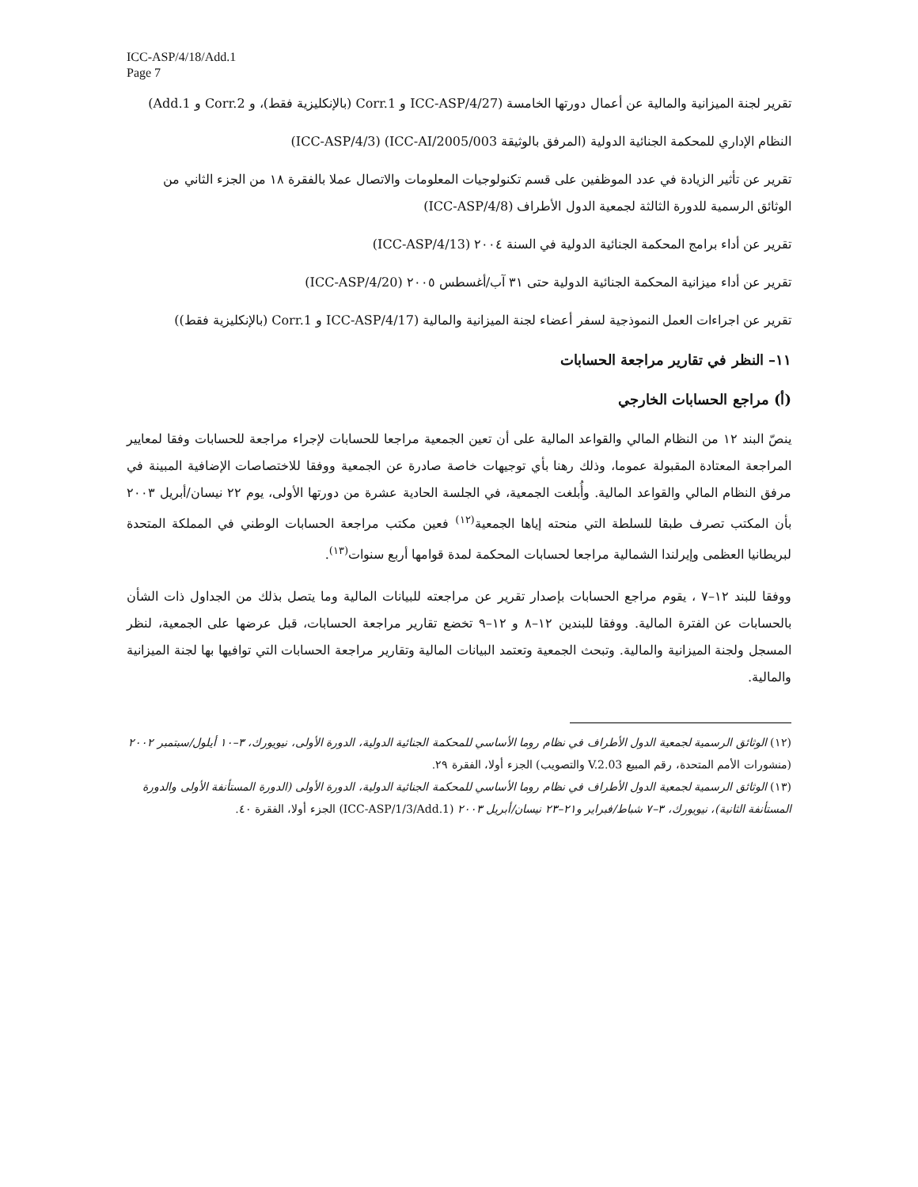ICC-ASP/4/18/Add.1
Page 7
تقرير لجنة الميزانية والمالية عن أعمال دورتها الخامسة (ICC-ASP/4/27 و Corr.1 (بالإنكليزية فقط)، و Corr.2 و Add.1)
النظام الإداري للمحكمة الجنائية الدولية (المرفق بالوثيقة ICC-AI/2005/003) (ICC-ASP/4/3)
تقرير عن تأثير الزيادة في عدد الموظفين على قسم تكنولوجيات المعلومات والاتصال عملا بالفقرة ١٨ من الجزء الثاني من الوثائق الرسمية للدورة الثالثة لجمعية الدول الأطراف (ICC-ASP/4/8)
تقرير عن أداء برامج المحكمة الجنائية الدولية في السنة ٢٠٠٤ (ICC-ASP/4/13)
تقرير عن أداء ميزانية المحكمة الجنائية الدولية حتى ٣١ آب/أغسطس ٢٠٠٥ (ICC-ASP/4/20)
تقرير عن اجراءات العمل النموذجية لسفر أعضاء لجنة الميزانية والمالية (ICC-ASP/4/17 و Corr.1 (بالإنكليزية فقط))
١١– النظر في تقارير مراجعة الحسابات
(أ) مراجع الحسابات الخارجي
ينصّ البند ١٢ من النظام المالي والقواعد المالية على أن تعين الجمعية مراجعا للحسابات لإجراء مراجعة للحسابات وفقا لمعايير المراجعة المعتادة المقبولة عموما، وذلك رهنا بأي توجيهات خاصة صادرة عن الجمعية ووفقا للاختصاصات الإضافية المبينة في مرفق النظام المالي والقواعد المالية. وأُبلغت الجمعية، في الجلسة الحادية عشرة من دورتها الأولى، يوم ٢٢ نيسان/أبريل ٢٠٠٣ بأن المكتب تصرف طبقا للسلطة التي منحته إياها الجمعية<sup>(١٢)</sup> فعين مكتب مراجعة الحسابات الوطني في المملكة المتحدة لبريطانيا العظمى وإيرلندا الشمالية مراجعا لحسابات المحكمة لمدة قوامها أربع سنوات<sup>(١٣)</sup>.
ووفقا للبند ١٢–٧ ، يقوم مراجع الحسابات بإصدار تقرير عن مراجعته للبيانات المالية وما يتصل بذلك من الجداول ذات الشأن بالحسابات عن الفترة المالية. ووفقا للبندين ١٢–٨ و ١٢–٩ تخضع تقارير مراجعة الحسابات، قبل عرضها على الجمعية، لنظر المسجل ولجنة الميزانية والمالية. وتبحث الجمعية وتعتمد البيانات المالية وتقارير مراجعة الحسابات التي توافيها بها لجنة الميزانية والمالية.
(١٢) الوثائق الرسمية لجمعية الدول الأطراف في نظام روما الأساسي للمحكمة الجنائية الدولية، الدورة الأولى، نيويورك، ٣–١٠ أيلول/سبتمبر ٢٠٠٢ (منشورات الأمم المتحدة، رقم المبيع 03.V.2 والتصويب) الجزء أولا، الفقرة ٢٩.
(١٣) الوثائق الرسمية لجمعية الدول الأطراف في نظام روما الأساسي للمحكمة الجنائية الدولية، الدورة الأولى (الدورة المستأنفة الأولى والدورة المستأنفة الثانية)، نيويورك، ٣–٧ شباط/فبراير و٢١–٢٣ نيسان/أبريل ٢٠٠٣ (ICC-ASP/1/3/Add.1) الجزء أولا، الفقرة ٤٠.